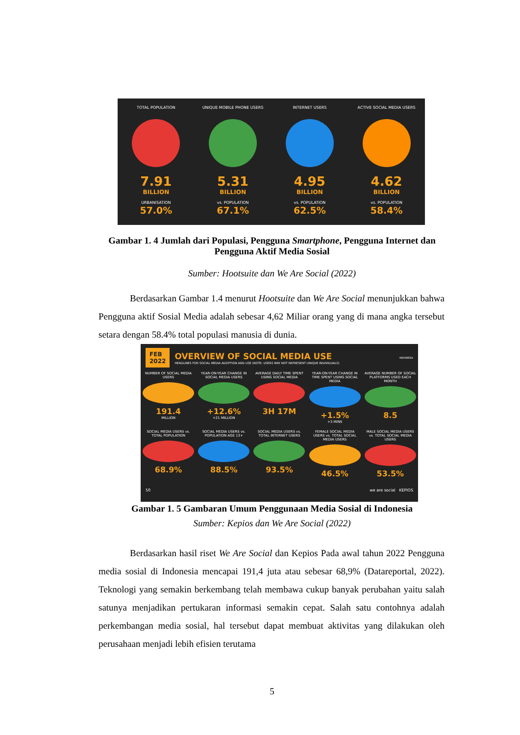TOTAL POPULATION
7.91
BILLION
URBANISATION
57.0%
UNIQUE MOBILE PHONE USERS
5.31
BILLION
vs. POPULATION
67.1%
INTERNET USERS
4.95
BILLION
vs. POPULATION
62.5%
ACTIVE SOCIAL MEDIA USERS
4.62
BILLION
vs. POPULATION
58.4%
Gambar 1. 4 Jumlah dari Populasi, Pengguna Smartphone, Pengguna Internet dan Pengguna Aktif Media Sosial
Sumber: Hootsuite dan We Are Social (2022)
Berdasarkan Gambar 1.4 menurut Hootsuite dan We Are Social menunjukkan bahwa Pengguna aktif Sosial Media adalah sebesar 4,62 Miliar orang yang di mana angka tersebut setara dengan 58.4% total populasi manusia di dunia.
FEB
2022
OVERVIEW OF SOCIAL MEDIA USE
HEADLINES FOR SOCIAL MEDIA ADOPTION AND USE (NOTE: USERS MAY NOT REPRESENT UNIQUE INDIVIDUALS)
INDONESIA
NUMBER OF SOCIAL MEDIA USERS
191.4
MILLION
YEAR-ON-YEAR CHANGE IN SOCIAL MEDIA USERS
+12.6%
+21 MILLION
AVERAGE DAILY TIME SPENT USING SOCIAL MEDIA
3H 17M
YEAR-ON-YEAR CHANGE IN TIME SPENT USING SOCIAL MEDIA
+1.5%
+3 MINS
AVERAGE NUMBER OF SOCIAL PLATFORMS USED EACH MONTH
8.5
SOCIAL MEDIA USERS vs. TOTAL POPULATION
68.9%
SOCIAL MEDIA USERS vs. POPULATION AGE 13+
88.5%
SOCIAL MEDIA USERS vs. TOTAL INTERNET USERS
93.5%
FEMALE SOCIAL MEDIA USERS vs. TOTAL SOCIAL MEDIA USERS
46.5%
MALE SOCIAL MEDIA USERS vs. TOTAL SOCIAL MEDIA USERS
53.5%
50 we are social KEPIOS
Gambar 1. 5 Gambaran Umum Penggunaan Media Sosial di Indonesia
Sumber: Kepios dan We Are Social (2022)
Berdasarkan hasil riset We Are Social dan Kepios Pada awal tahun 2022 Pengguna media sosial di Indonesia mencapai 191,4 juta atau sebesar 68,9% (Datareportal, 2022). Teknologi yang semakin berkembang telah membawa cukup banyak perubahan yaitu salah satunya menjadikan pertukaran informasi semakin cepat. Salah satu contohnya adalah perkembangan media sosial, hal tersebut dapat membuat aktivitas yang dilakukan oleh perusahaan menjadi lebih efisien terutama
5